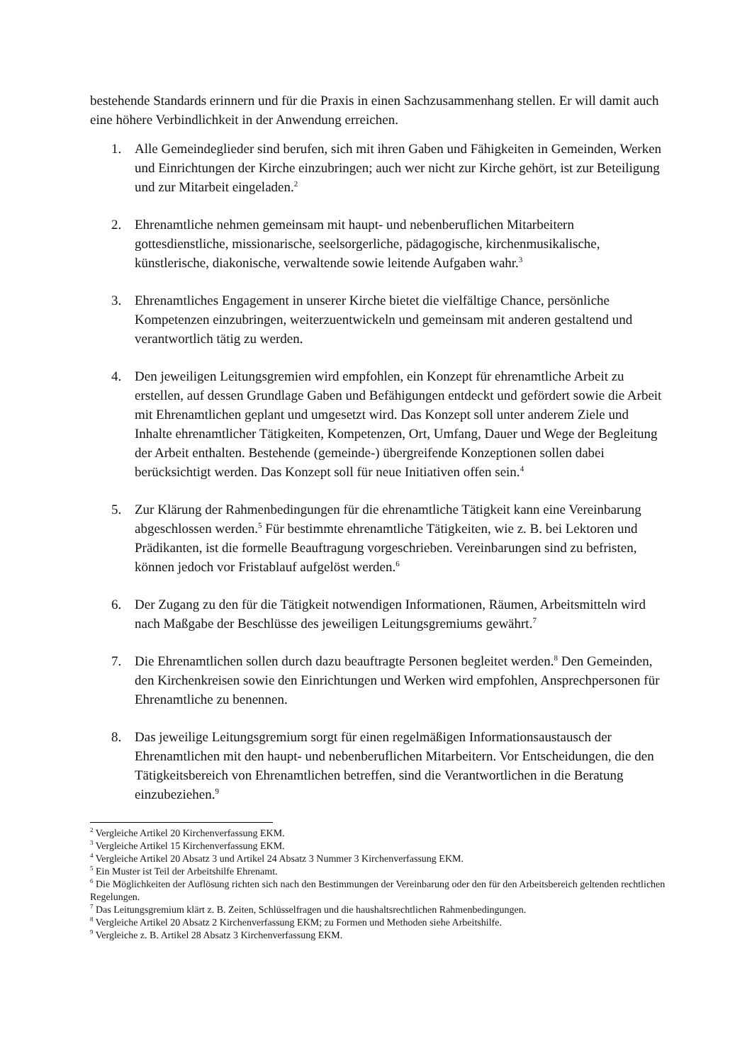bestehende Standards erinnern und für die Praxis in einen Sachzusammenhang stellen. Er will damit auch eine höhere Verbindlichkeit in der Anwendung erreichen.
1. Alle Gemeindeglieder sind berufen, sich mit ihren Gaben und Fähigkeiten in Gemeinden, Werken und Einrichtungen der Kirche einzubringen; auch wer nicht zur Kirche gehört, ist zur Beteiligung und zur Mitarbeit eingeladen.<sup>2</sup>
2. Ehrenamtliche nehmen gemeinsam mit haupt- und nebenberuflichen Mitarbeitern gottesdienstliche, missionarische, seelsorgerliche, pädagogische, kirchenmusikalische, künstlerische, diakonische, verwaltende sowie leitende Aufgaben wahr.<sup>3</sup>
3. Ehrenamtliches Engagement in unserer Kirche bietet die vielfältige Chance, persönliche Kompetenzen einzubringen, weiterzuentwickeln und gemeinsam mit anderen gestaltend und verantwortlich tätig zu werden.
4. Den jeweiligen Leitungsgremien wird empfohlen, ein Konzept für ehrenamtliche Arbeit zu erstellen, auf dessen Grundlage Gaben und Befähigungen entdeckt und gefördert sowie die Arbeit mit Ehrenamtlichen geplant und umgesetzt wird. Das Konzept soll unter anderem Ziele und Inhalte ehrenamtlicher Tätigkeiten, Kompetenzen, Ort, Umfang, Dauer und Wege der Begleitung der Arbeit enthalten. Bestehende (gemeinde-) übergreifende Konzeptionen sollen dabei berücksichtigt werden. Das Konzept soll für neue Initiativen offen sein.<sup>4</sup>
5. Zur Klärung der Rahmenbedingungen für die ehrenamtliche Tätigkeit kann eine Vereinbarung abgeschlossen werden.<sup>5</sup> Für bestimmte ehrenamtliche Tätigkeiten, wie z. B. bei Lektoren und Prädikanten, ist die formelle Beauftragung vorgeschrieben. Vereinbarungen sind zu befristen, können jedoch vor Fristablauf aufgelöst werden.<sup>6</sup>
6. Der Zugang zu den für die Tätigkeit notwendigen Informationen, Räumen, Arbeitsmitteln wird nach Maßgabe der Beschlüsse des jeweiligen Leitungsgremiums gewährt.<sup>7</sup>
7. Die Ehrenamtlichen sollen durch dazu beauftragte Personen begleitet werden.<sup>8</sup> Den Gemeinden, den Kirchenkreisen sowie den Einrichtungen und Werken wird empfohlen, Ansprechpersonen für Ehrenamtliche zu benennen.
8. Das jeweilige Leitungsgremium sorgt für einen regelmäßigen Informationsaustausch der Ehrenamtlichen mit den haupt- und nebenberuflichen Mitarbeitern. Vor Entscheidungen, die den Tätigkeitsbereich von Ehrenamtlichen betreffen, sind die Verantwortlichen in die Beratung einzubeziehen.<sup>9</sup>
<sup>2</sup> Vergleiche Artikel 20 Kirchenverfassung EKM.
<sup>3</sup> Vergleiche Artikel 15 Kirchenverfassung EKM.
<sup>4</sup> Vergleiche Artikel 20 Absatz 3 und Artikel 24 Absatz 3 Nummer 3 Kirchenverfassung EKM.
<sup>5</sup> Ein Muster ist Teil der Arbeitshilfe Ehrenamt.
<sup>6</sup> Die Möglichkeiten der Auflösung richten sich nach den Bestimmungen der Vereinbarung oder den für den Arbeitsbereich geltenden rechtlichen Regelungen.
<sup>7</sup> Das Leitungsgremium klärt z. B. Zeiten, Schlüsselfragen und die haushaltsrechtlichen Rahmenbedingungen.
<sup>8</sup> Vergleiche Artikel 20 Absatz 2 Kirchenverfassung EKM; zu Formen und Methoden siehe Arbeitshilfe.
<sup>9</sup> Vergleiche z. B. Artikel 28 Absatz 3 Kirchenverfassung EKM.